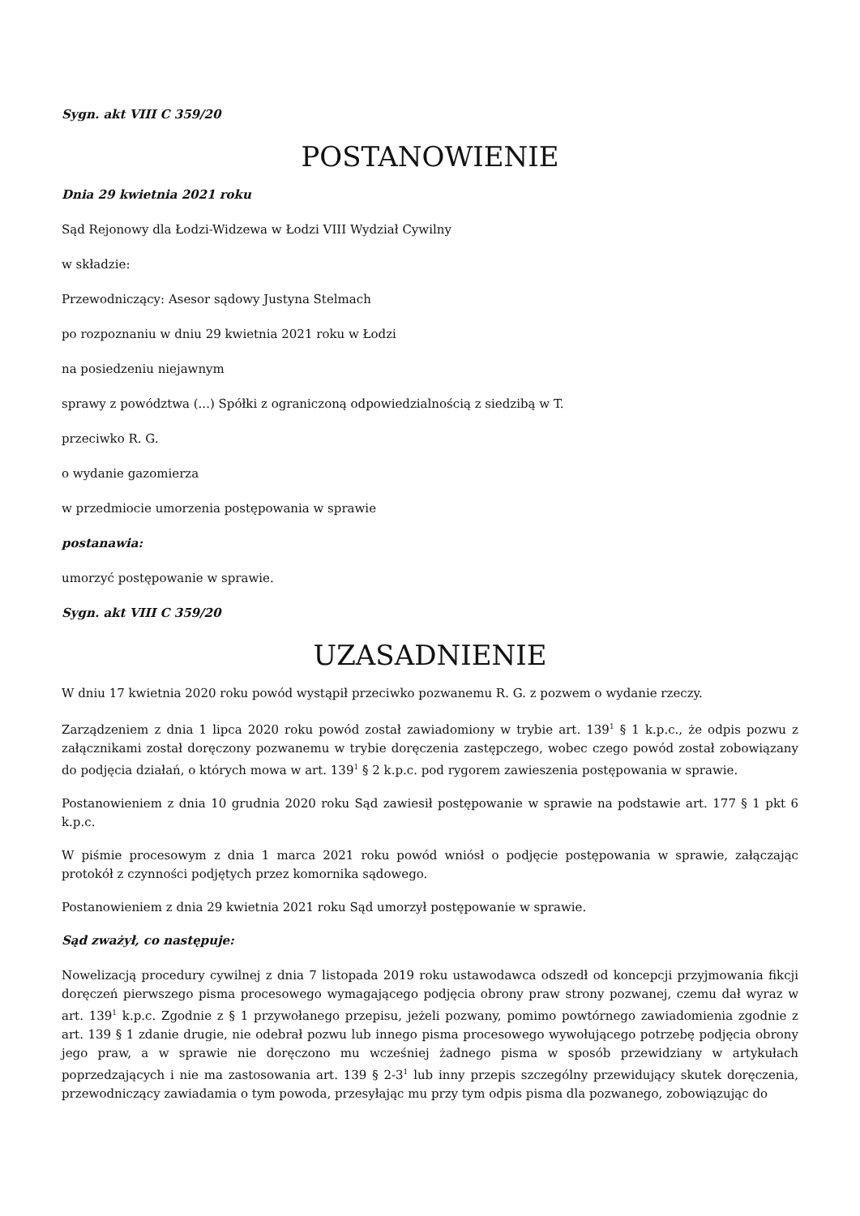Sygn. akt VIII C 359/20
POSTANOWIENIE
Dnia 29 kwietnia 2021 roku
Sąd Rejonowy dla Łodzi-Widzewa w Łodzi VIII Wydział Cywilny
w składzie:
Przewodniczący: Asesor sądowy Justyna Stelmach
po rozpoznaniu w dniu 29 kwietnia 2021 roku w Łodzi
na posiedzeniu niejawnym
sprawy z powództwa (...) Spółki z ograniczoną odpowiedzialnością z siedzibą w T.
przeciwko R. G.
o wydanie gazomierza
w przedmiocie umorzenia postępowania w sprawie
postanawia:
umorzyć postępowanie w sprawie.
Sygn. akt VIII C 359/20
UZASADNIENIE
W dniu 17 kwietnia 2020 roku powód wystąpił przeciwko pozwanemu R. G. z pozwem o wydanie rzeczy.
Zarządzeniem z dnia 1 lipca 2020 roku powód został zawiadomiony w trybie art. 139<sup>1</sup> § 1 k.p.c., że odpis pozwu z załącznikami został doręczony pozwanemu w trybie doręczenia zastępczego, wobec czego powód został zobowiązany do podjęcia działań, o których mowa w art. 139<sup>1</sup> § 2 k.p.c. pod rygorem zawieszenia postępowania w sprawie.
Postanowieniem z dnia 10 grudnia 2020 roku Sąd zawiesił postępowanie w sprawie na podstawie art. 177 § 1 pkt 6 k.p.c.
W piśmie procesowym z dnia 1 marca 2021 roku powód wniósł o podjęcie postępowania w sprawie, załączając protokół z czynności podjętych przez komornika sądowego.
Postanowieniem z dnia 29 kwietnia 2021 roku Sąd umorzył postępowanie w sprawie.
Sąd zważył, co następuje:
Nowelizacją procedury cywilnej z dnia 7 listopada 2019 roku ustawodawca odszedł od koncepcji przyjmowania fikcji doręczeń pierwszego pisma procesowego wymagającego podjęcia obrony praw strony pozwanej, czemu dał wyraz w art. 139<sup>1</sup> k.p.c. Zgodnie z § 1 przywołanego przepisu, jeżeli pozwany, pomimo powtórnego zawiadomienia zgodnie z art. 139 § 1 zdanie drugie, nie odebrał pozwu lub innego pisma procesowego wywołującego potrzebę podjęcia obrony jego praw, a w sprawie nie doręczono mu wcześniej żadnego pisma w sposób przewidziany w artykułach poprzedzających i nie ma zastosowania art. 139 § 2-3<sup>1</sup> lub inny przepis szczególny przewidujący skutek doręczenia, przewodniczący zawiadamia o tym powoda, przesyłając mu przy tym odpis pisma dla pozwanego, zobowiązując do